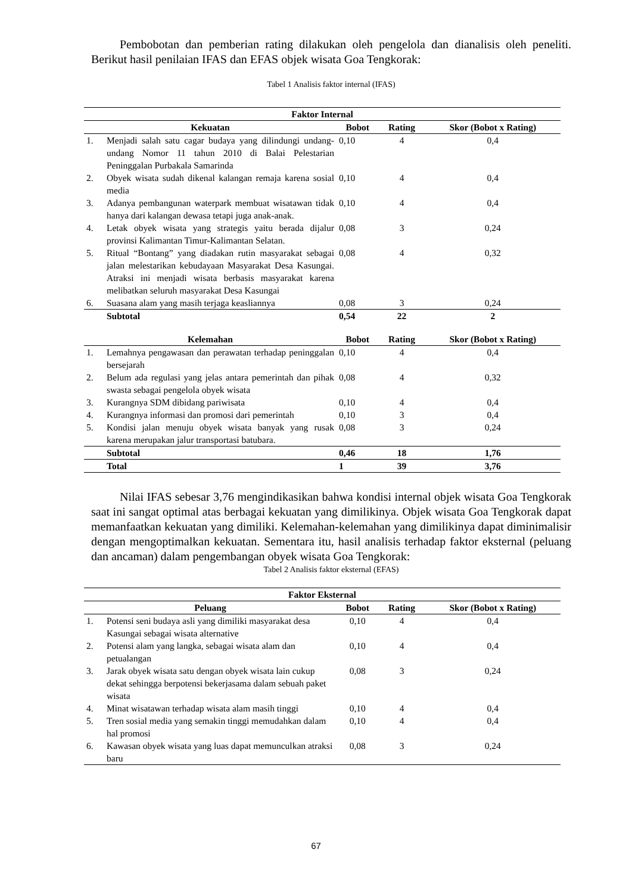Pembobotan dan pemberian rating dilakukan oleh pengelola dan dianalisis oleh peneliti. Berikut hasil penilaian IFAS dan EFAS objek wisata Goa Tengkorak:
Tabel 1 Analisis faktor internal (IFAS)
| Faktor Internal | | | | |
| --- | --- | --- | --- | --- |
| Kekuatan | | Bobot | Rating | Skor (Bobot x Rating) |
| 1. | Menjadi salah satu cagar budaya yang dilindungi undang-undang Nomor 11 tahun 2010 di Balai Pelestarian Peninggalan Purbakala Samarinda | 0,10 | 4 | 0,4 |
| 2. | Obyek wisata sudah dikenal kalangan remaja karena sosial media | 0,10 | 4 | 0,4 |
| 3. | Adanya pembangunan waterpark membuat wisatawan tidak hanya dari kalangan dewasa tetapi juga anak-anak. | 0,10 | 4 | 0,4 |
| 4. | Letak obyek wisata yang strategis yaitu berada dijalur provinsi Kalimantan Timur-Kalimantan Selatan. | 0,08 | 3 | 0,24 |
| 5. | Ritual “Bontang” yang diadakan rutin masyarakat sebagai jalan melestarikan kebudayaan Masyarakat Desa Kasungai. Atraksi ini menjadi wisata berbasis masyarakat karena melibatkan seluruh masyarakat Desa Kasungai | 0,08 | 4 | 0,32 |
| 6. | Suasana alam yang masih terjaga keasliannya | 0,08 | 3 | 0,24 |
| | Subtotal | 0,54 | 22 | 2 |
| Kelemahan | | Bobot | Rating | Skor (Bobot x Rating) |
| 1. | Lemahnya pengawasan dan perawatan terhadap peninggalan bersejarah | 0,10 | 4 | 0,4 |
| 2. | Belum ada regulasi yang jelas antara pemerintah dan pihak swasta sebagai pengelola obyek wisata | 0,08 | 4 | 0,32 |
| 3. | Kurangnya SDM dibidang pariwisata | 0,10 | 4 | 0,4 |
| 4. | Kurangnya informasi dan promosi dari pemerintah | 0,10 | 3 | 0,4 |
| 5. | Kondisi jalan menuju obyek wisata banyak yang rusak karena merupakan jalur transportasi batubara. | 0,08 | 3 | 0,24 |
| | Subtotal | 0,46 | 18 | 1,76 |
| | Total | 1 | 39 | 3,76 |
Nilai IFAS sebesar 3,76 mengindikasikan bahwa kondisi internal objek wisata Goa Tengkorak saat ini sangat optimal atas berbagai kekuatan yang dimilikinya. Objek wisata Goa Tengkorak dapat memanfaatkan kekuatan yang dimiliki. Kelemahan-kelemahan yang dimilikinya dapat diminimalisir dengan mengoptimalkan kekuatan. Sementara itu, hasil analisis terhadap faktor eksternal (peluang dan ancaman) dalam pengembangan obyek wisata Goa Tengkorak:
Tabel 2 Analisis faktor eksternal (EFAS)
| Faktor Eksternal | | | | |
| --- | --- | --- | --- | --- |
| Peluang | | Bobot | Rating | Skor (Bobot x Rating) |
| 1. | Potensi seni budaya asli yang dimiliki masyarakat desa Kasungai sebagai wisata alternative | 0,10 | 4 | 0,4 |
| 2. | Potensi alam yang langka, sebagai wisata alam dan petualangan | 0,10 | 4 | 0,4 |
| 3. | Jarak obyek wisata satu dengan obyek wisata lain cukup dekat sehingga berpotensi bekerjasama dalam sebuah paket wisata | 0,08 | 3 | 0,24 |
| 4. | Minat wisatawan terhadap wisata alam masih tinggi | 0,10 | 4 | 0,4 |
| 5. | Tren sosial media yang semakin tinggi memudahkan dalam hal promosi | 0,10 | 4 | 0,4 |
| 6. | Kawasan obyek wisata yang luas dapat memunculkan atraksi baru | 0,08 | 3 | 0,24 |
67